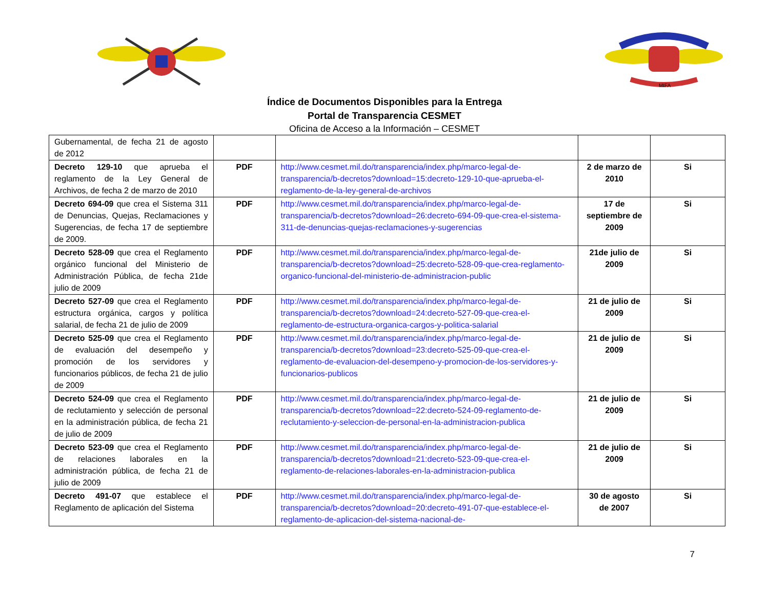MIFA
Índice de Documentos Disponibles para la Entrega
Portal de Transparencia CESMET
Oficina de Acceso a la Información – CESMET
| Gubernamental, de fecha 21 de agosto de 2012 | | | | |
| Decreto 129-10 que aprueba el reglamento de la Ley General de Archivos, de fecha 2 de marzo de 2010 | PDF | http://www.cesmet.mil.do/transparencia/index.php/marco-legal-de-transparencia/b-decretos?download=15:decreto-129-10-que-aprueba-el-reglamento-de-la-ley-general-de-archivos | 2 de marzo de 2010 | Si |
| Decreto 694-09 que crea el Sistema 311 de Denuncias, Quejas, Reclamaciones y Sugerencias, de fecha 17 de septiembre de 2009. | PDF | http://www.cesmet.mil.do/transparencia/index.php/marco-legal-de-transparencia/b-decretos?download=26:decreto-694-09-que-crea-el-sistema-311-de-denuncias-quejas-reclamaciones-y-sugerencias | 17 de septiembre de 2009 | Si |
| Decreto 528-09 que crea el Reglamento orgánico funcional del Ministerio de Administración Pública, de fecha 21de julio de 2009 | PDF | http://www.cesmet.mil.do/transparencia/index.php/marco-legal-de-transparencia/b-decretos?download=25:decreto-528-09-que-crea-reglamento-organico-funcional-del-ministerio-de-administracion-public | 21de julio de 2009 | Si |
| Decreto 527-09 que crea el Reglamento estructura orgánica, cargos y política salarial, de fecha 21 de julio de 2009 | PDF | http://www.cesmet.mil.do/transparencia/index.php/marco-legal-de-transparencia/b-decretos?download=24:decreto-527-09-que-crea-el-reglamento-de-estructura-organica-cargos-y-politica-salarial | 21 de julio de 2009 | Si |
| Decreto 525-09 que crea el Reglamento de evaluación del desempeño y promoción de los servidores y funcionarios públicos, de fecha 21 de julio de 2009 | PDF | http://www.cesmet.mil.do/transparencia/index.php/marco-legal-de-transparencia/b-decretos?download=23:decreto-525-09-que-crea-el-reglamento-de-evaluacion-del-desempeno-y-promocion-de-los-servidores-y-funcionarios-publicos | 21 de julio de 2009 | Si |
| Decreto 524-09 que crea el Reglamento de reclutamiento y selección de personal en la administración pública, de fecha 21 de julio de 2009 | PDF | http://www.cesmet.mil.do/transparencia/index.php/marco-legal-de-transparencia/b-decretos?download=22:decreto-524-09-reglamento-de-reclutamiento-y-seleccion-de-personal-en-la-administracion-publica | 21 de julio de 2009 | Si |
| Decreto 523-09 que crea el Reglamento de relaciones laborales en la administración pública, de fecha 21 de julio de 2009 | PDF | http://www.cesmet.mil.do/transparencia/index.php/marco-legal-de-transparencia/b-decretos?download=21:decreto-523-09-que-crea-el-reglamento-de-relaciones-laborales-en-la-administracion-publica | 21 de julio de 2009 | Si |
| Decreto 491-07 que establece el Reglamento de aplicación del Sistema | PDF | http://www.cesmet.mil.do/transparencia/index.php/marco-legal-de-transparencia/b-decretos?download=20:decreto-491-07-que-establece-el-reglamento-de-aplicacion-del-sistema-nacional-de- | 30 de agosto de 2007 | Si |
7